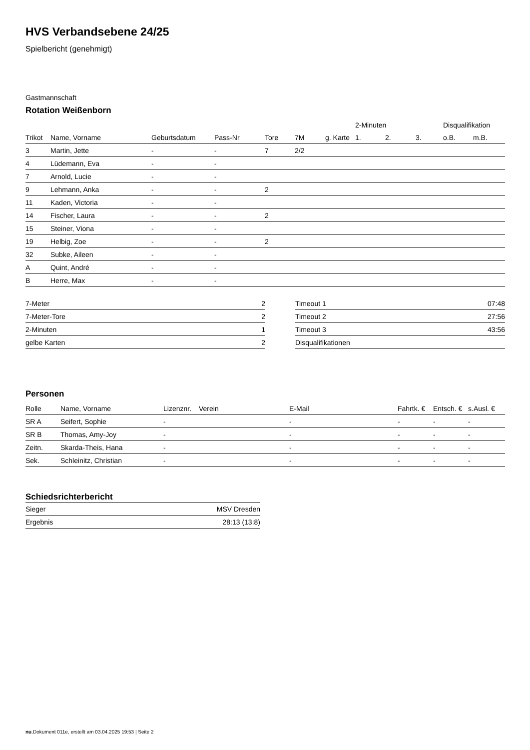HVS Verbandsebene 24/25
Spielbericht (genehmigt)
Gastmannschaft
Rotation Weißenborn
| | | | | | | | 2-Minuten | | | Disqualifikation | |
| --- | --- | --- | --- | --- | --- | --- | --- | --- | --- | --- | --- |
| Trikot | Name, Vorname | Geburtsdatum | Pass-Nr | Tore | 7M | g. Karte | 1. | 2. | 3. | o.B. | m.B. |
| 3 | Martin, Jette | - | - | 7 | 2/2 | | | | | | |
| 4 | Lüdemann, Eva | - | - | | | | | | | | |
| 7 | Arnold, Lucie | - | - | | | | | | | | |
| 9 | Lehmann, Anka | - | - | 2 | | | | | | | |
| 11 | Kaden, Victoria | - | - | | | | | | | | |
| 14 | Fischer, Laura | - | - | 2 | | | | | | | |
| 15 | Steiner, Viona | - | - | | | | | | | | |
| 19 | Helbig, Zoe | - | - | 2 | | | | | | | |
| 32 | Subke, Aileen | - | - | | | | | | | | |
| A | Quint, André | - | - | | | | | | | | |
| B | Herre, Max | - | - | | | | | | | | |
| 7-Meter | 2 |
| 7-Meter-Tore | 2 |
| 2-Minuten | 1 |
| gelbe Karten | 2 |
| Timeout 1 | 07:48 |
| Timeout 2 | 27:56 |
| Timeout 3 | 43:56 |
| Disqualifikationen | |
Personen
| Rolle | Name, Vorname | Lizenznr. | Verein | E-Mail | Fahrtk. € | Entsch. € | s.Ausl. € |
| --- | --- | --- | --- | --- | --- | --- | --- |
| SR A | Seifert, Sophie | - | | - | - | - | - |
| SR B | Thomas, Amy-Joy | - | | - | - | - | - |
| Zeitn. | Skarda-Theis, Hana | - | | - | - | - | - |
| Sek. | Schleinitz, Christian | - | | - | - | - | - |
Schiedsrichterbericht
| Sieger | MSV Dresden |
| Ergebnis | 28:13 (13:8) |
nu.Dokument 011e, erstellt am 03.04.2025 19:53 | Seite 2